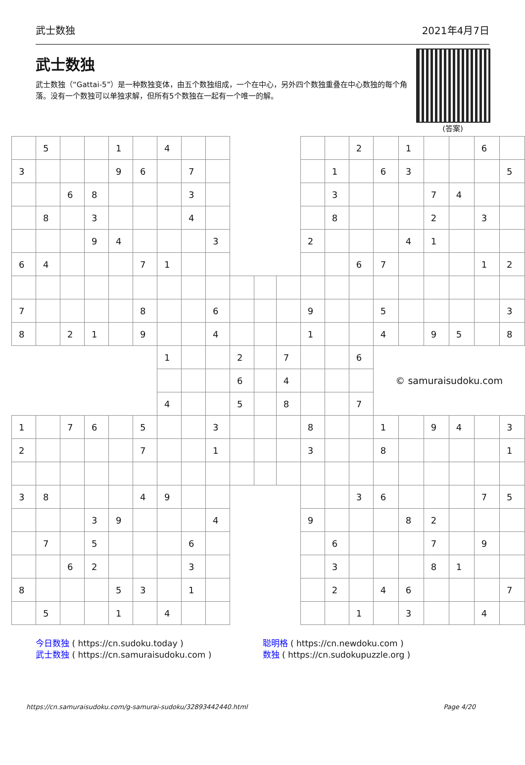武士数独 2021年4月7日
武士数独
武士数独（“Gattai-5”）是一种数独变体，由五个数独组成，一个在中心，另外四个数独重叠在中心数独的每个角落。没有一个数独可以单独求解，但所有5个数独在一起有一个唯一的解。
(答案)
| | 5 | | | 1 | | 4 | | | | | | | | 2 | | 1 | | | 6 | |
| 3 | | | | 9 | 6 | | 7 | | | | | | 1 | | 6 | 3 | | | | 5 |
| | | 6 | 8 | | | | 3 | | | | | | 3 | | | | 7 | 4 | | |
| | 8 | | 3 | | | | 4 | | | | | | 8 | | | | 2 | | 3 | |
| | | | 9 | 4 | | | | 3 | | | | 2 | | | | 4 | 1 | | | |
| 6 | 4 | | | | 7 | 1 | | | | | | | | 6 | 7 | | | | 1 | 2 |
| 7 | | | | | 8 | | | 6 | | | | 9 | | | 5 | | | | | 3 |
| 8 | | 2 | 1 | | 9 | | | 4 | | | | 1 | | | 4 | | 9 | 5 | | 8 |
| | | | | | | 1 | | | 2 | | 7 | | | 6 | © samuraisudoku.com | | | | | |
| | | | | | | | | | 6 | | 4 | | | | | | | | | |
| | | | | | | 4 | | | 5 | | 8 | | | 7 | | | | | | |
| 1 | | 7 | 6 | | 5 | | | 3 | | | | 8 | | | 1 | | 9 | 4 | | 3 |
| 2 | | | | | 7 | | | 1 | | | | 3 | | | 8 | | | | | 1 |
| 3 | 8 | | | | 4 | 9 | | | | | | | | 3 | 6 | | | | 7 | 5 |
| | | | 3 | 9 | | | | 4 | | | | 9 | | | | 8 | 2 | | | |
| | 7 | | 5 | | | | 6 | | | | | | 6 | | | | 7 | | 9 | |
| | | 6 | 2 | | | | 3 | | | | | | 3 | | | | 8 | 1 | | |
| 8 | | | | 5 | 3 | | 1 | | | | | | 2 | | 4 | 6 | | | | 7 |
| | 5 | | | 1 | | 4 | | | | | | | | 1 | | 3 | | | 4 | |
今日数独 ( https://cn.sudoku.today )
武士数独 ( https://cn.samuraisudoku.com )
聪明格 ( https://cn.newdoku.com )
数独 ( https://cn.sudokupuzzle.org )
https://cn.samuraisudoku.com/g-samurai-sudoku/32893442440.html Page 4/20